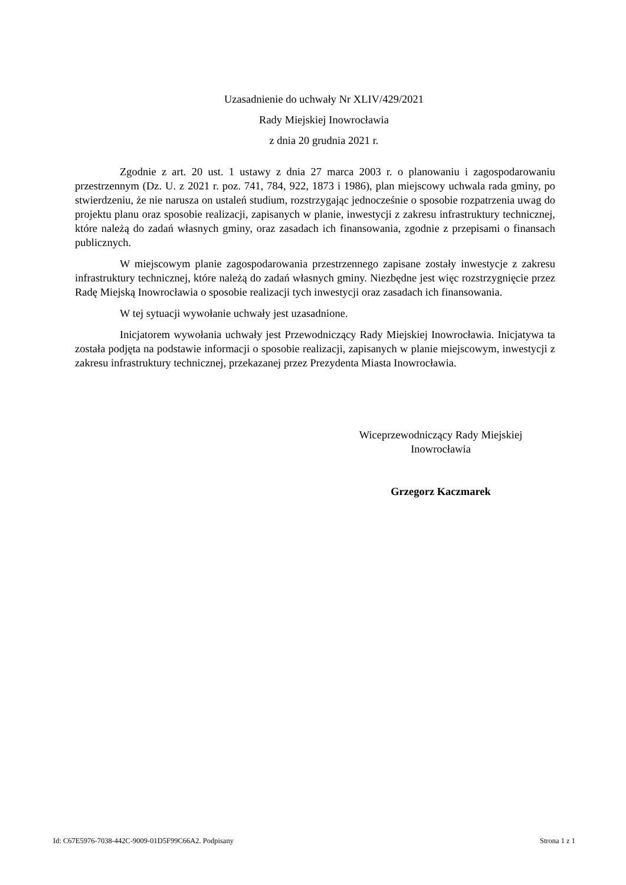Uzasadnienie do uchwały Nr XLIV/429/2021
Rady Miejskiej Inowrocławia
z dnia 20 grudnia 2021 r.
Zgodnie z art. 20 ust. 1 ustawy z dnia 27 marca 2003 r. o planowaniu i zagospodarowaniu przestrzennym (Dz. U. z 2021 r. poz. 741, 784, 922, 1873 i 1986), plan miejscowy uchwala rada gminy, po stwierdzeniu, że nie narusza on ustaleń studium, rozstrzygając jednocześnie o sposobie rozpatrzenia uwag do projektu planu oraz sposobie realizacji, zapisanych w planie, inwestycji z zakresu infrastruktury technicznej, które należą do zadań własnych gminy, oraz zasadach ich finansowania, zgodnie z przepisami o finansach publicznych.
W miejscowym planie zagospodarowania przestrzennego zapisane zostały inwestycje z zakresu infrastruktury technicznej, które należą do zadań własnych gminy. Niezbędne jest więc rozstrzygnięcie przez Radę Miejską Inowrocławia o sposobie realizacji tych inwestycji oraz zasadach ich finansowania.
W tej sytuacji wywołanie uchwały jest uzasadnione.
Inicjatorem wywołania uchwały jest Przewodniczący Rady Miejskiej Inowrocławia. Inicjatywa ta została podjęta na podstawie informacji o sposobie realizacji, zapisanych w planie miejscowym, inwestycji z zakresu infrastruktury technicznej, przekazanej przez Prezydenta Miasta Inowrocławia.
Wiceprzewodniczący Rady Miejskiej
Inowrocławia
Grzegorz Kaczmarek
Id: C67E5976-7038-442C-9009-01D5F99C66A2. Podpisany Strona 1 z 1